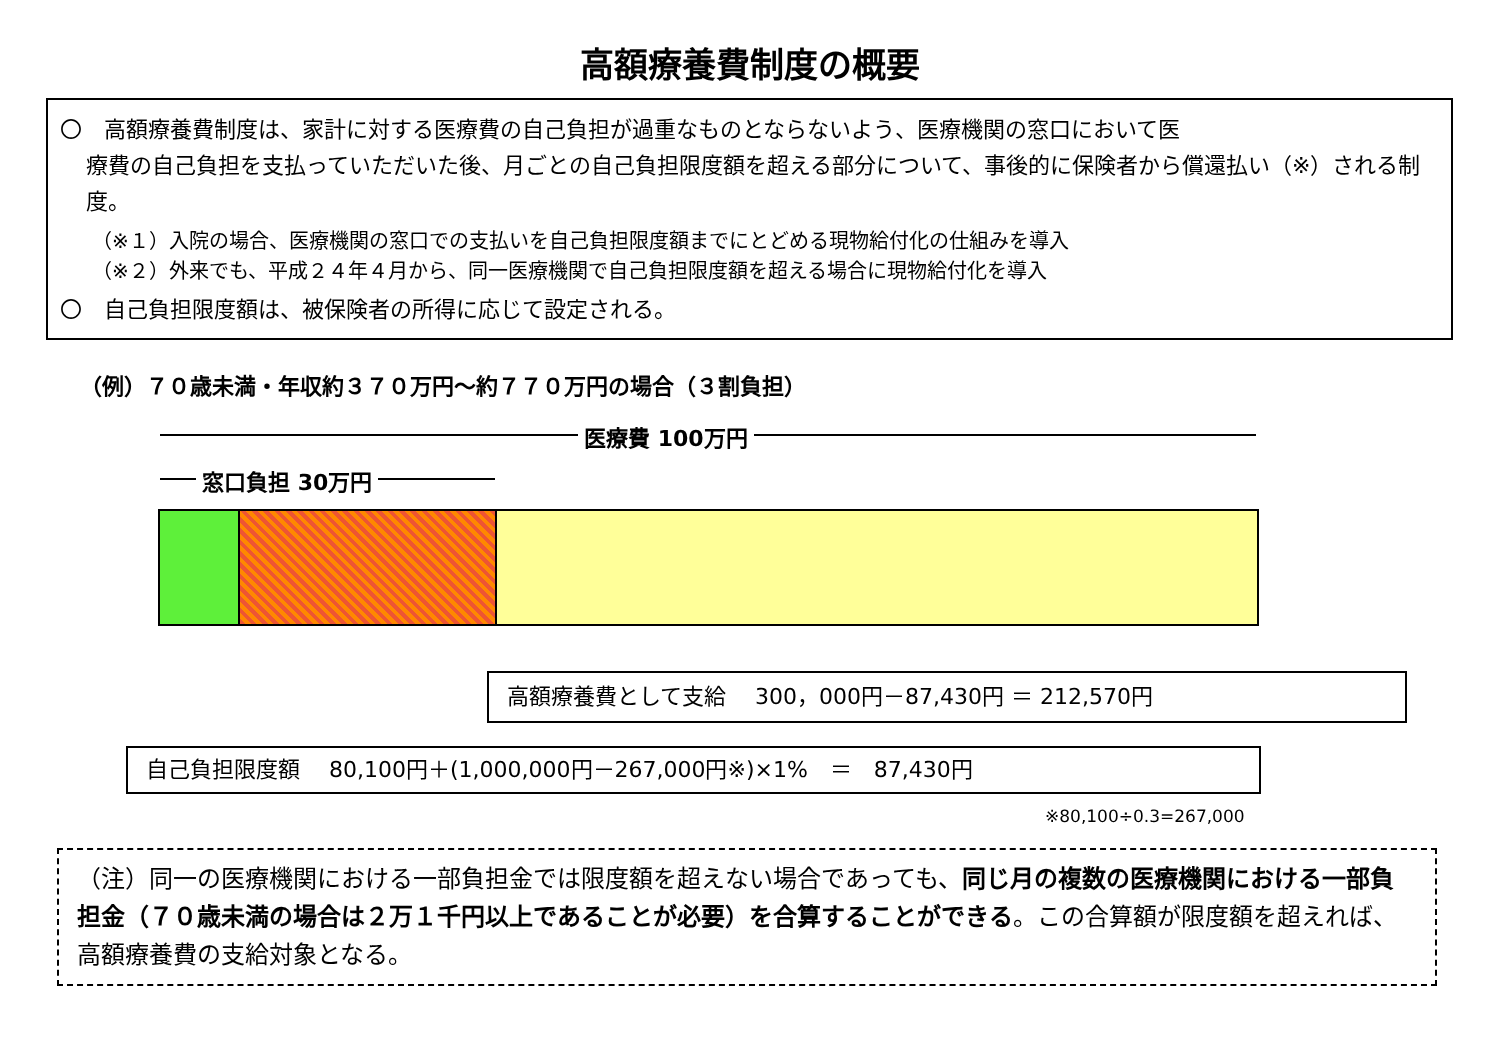高額療養費制度の概要
〇　高額療養費制度は、家計に対する医療費の自己負担が過重なものとならないよう、医療機関の窓口において医
療費の自己負担を支払っていただいた後、月ごとの自己負担限度額を超える部分について、事後的に保険者から償還払い（※）される制度。
（※１）入院の場合、医療機関の窓口での支払いを自己負担限度額までにとどめる現物給付化の仕組みを導入
（※２）外来でも、平成２４年４月から、同一医療機関で自己負担限度額を超える場合に現物給付化を導入
〇　自己負担限度額は、被保険者の所得に応じて設定される。
（例）７０歳未満・年収約３７０万円～約７７０万円の場合（３割負担）
医療費 100万円
窓口負担 30万円
高額療養費として支給　 300，000円－87,430円 ＝ 212,570円
自己負担限度額　 80,100円＋(1,000,000円－267,000円※)×1%　＝　87,430円
※80,100÷0.3=267,000
（注）同一の医療機関における一部負担金では限度額を超えない場合であっても、同じ月の複数の医療機関における一部負担金（７０歳未満の場合は２万１千円以上であることが必要）を合算することができる。この合算額が限度額を超えれば、高額療養費の支給対象となる。